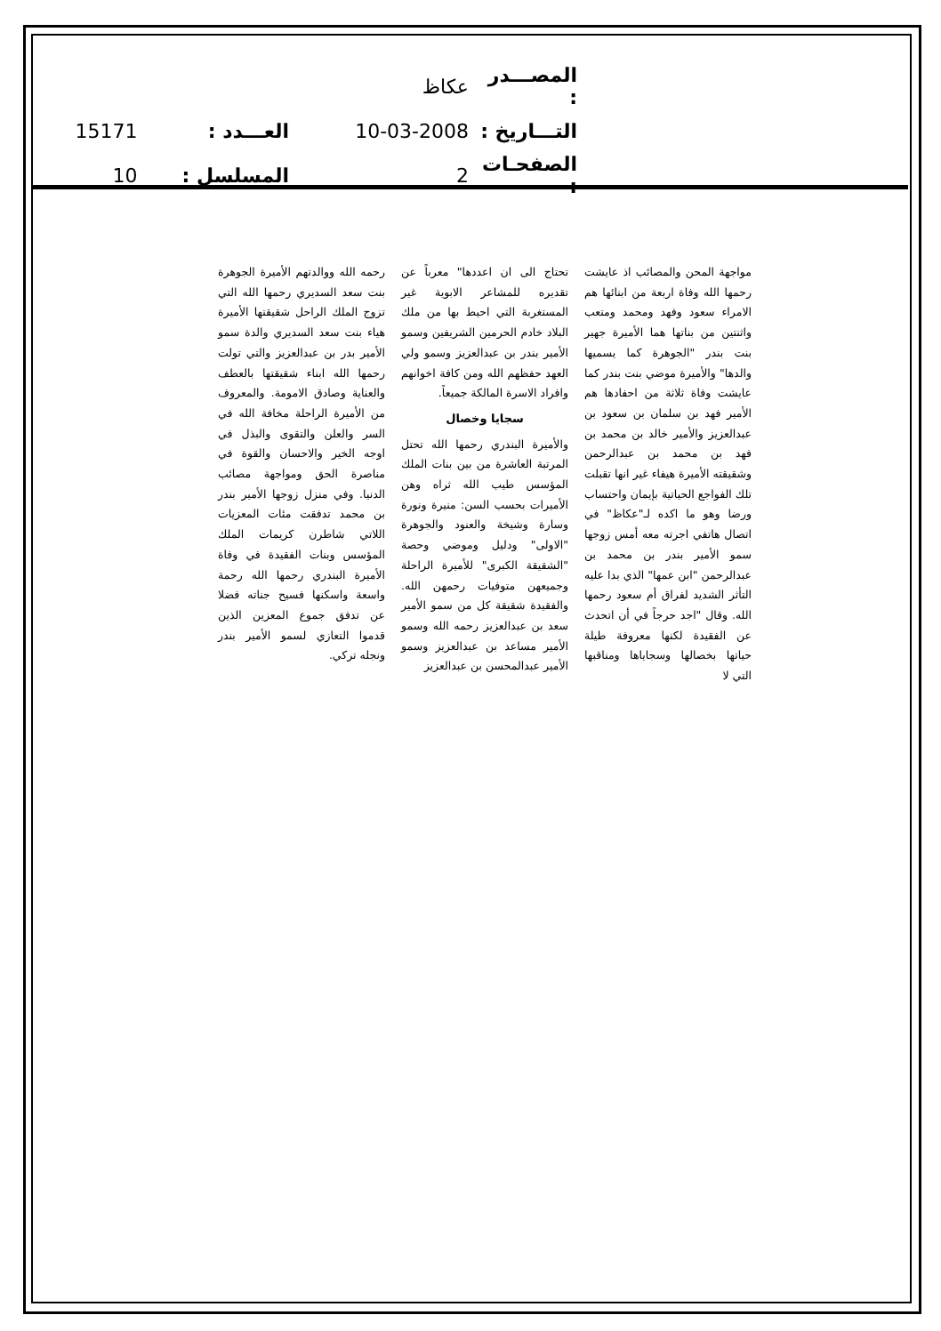| المصـــدر : | عكاظ | | |
| التـــاريخ : | 10-03-2008 | العـــدد : | 15171 |
| الصفحـات : | 2 | المسلسل : | 10 |
مواجهة المحن والمصائب اذ عايشت رحمها الله وفاة اربعة من ابنائها هم الامراء سعود وفهد ومحمد ومتعب واثنتين من بناتها هما الأميرة جهير بنت بندر "الجوهرة كما يسميها والدها" والأميرة موضي بنت بندر كما عايشت وفاة ثلاثة من احفادها هم الأمير فهد بن سلمان بن سعود بن عبدالعزيز والأمير خالد بن محمد بن فهد بن محمد بن عبدالرحمن وشقيقته الأميرة هيفاء غير انها تقبلت تلك الفواجع الحياتية بإيمان واحتساب ورضا وهو ما اكده لـ"عكاظ" في اتصال هاتفي اجرته معه أمس زوجها سمو الأمير بندر بن محمد بن عبدالرحمن "ابن عمها" الذي بدا عليه التأثر الشديد لفراق أم سعود رحمها الله. وقال "اجد حرجاً في أن اتحدث عن الفقيدة لكنها معروفة طيلة حياتها بخصالها وسجاياها ومناقبها التي لا
تحتاج الى ان اعددها" معرباً عن تقديره للمشاعر الابوية غير المستغربة التي احيط بها من ملك البلاد خادم الحرمين الشريفين وسمو الأمير بندر بن عبدالعزيز وسمو ولي العهد حفظهم الله ومن كافة اخوانهم وافراد الاسرة المالكة جميعاً.
سجايا وخصال
والأميرة البندري رحمها الله تحتل المرتبة العاشرة من بين بنات الملك المؤسس طيب الله ثراه وهن الأميرات بحسب السن: منيرة ونورة وسارة وشيخة والعنود والجوهرة "الاولى" ودليل وموضي وحصة "الشقيقة الكبرى" للأميرة الراحلة وجميعهن متوفيات رحمهن الله. والفقيدة شقيقة كل من سمو الأمير سعد بن عبدالعزيز رحمه الله وسمو الأمير مساعد بن عبدالعزيز وسمو الأمير عبدالمحسن بن عبدالعزيز
رحمه الله ووالدتهم الأميرة الجوهرة بنت سعد السديري رحمها الله التي تزوج الملك الراحل شقيقتها الأميرة هياء بنت سعد السديري والدة سمو الأمير بدر بن عبدالعزيز والتي تولت رحمها الله ابناء شقيقتها بالعطف والعناية وصادق الامومة. والمعروف من الأميرة الراحلة مخافة الله في السر والعلن والتقوى والبذل في اوجه الخير والاحسان والقوة في مناصرة الحق ومواجهة مصائب الدنيا. وفي منزل زوجها الأمير بندر بن محمد تدفقت مئات المعزيات اللاتي شاطرن كريمات الملك المؤسس وبنات الفقيدة في وفاة الأميرة البندري رحمها الله رحمة واسعة واسكنها فسيح جناته فضلا عن تدفق جموع المعزين الذين قدموا التعازي لسمو الأمير بندر ونجله تركي.